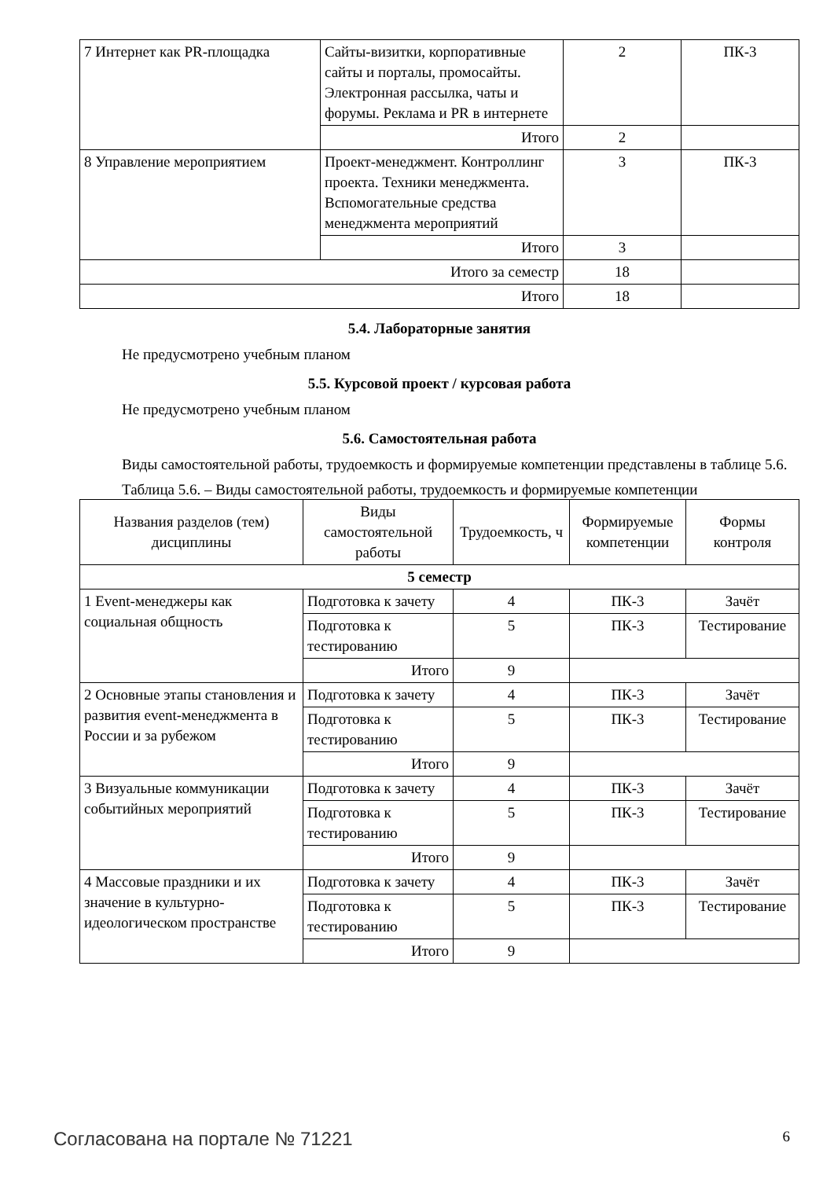| 7 Интернет как PR-площадка | Сайты-визитки, корпоративные сайты и порталы, промосайты. Электронная рассылка, чаты и форумы. Реклама и PR в интернете | 2 | ПК-3 |
| | Итого | 2 | |
| 8 Управление мероприятием | Проект-менеджмент. Контроллинг проекта. Техники менеджмента. Вспомогательные средства менеджмента мероприятий | 3 | ПК-3 |
| | Итого | 3 | |
| Итого за семестр | | 18 | |
| Итого | | 18 | |
5.4. Лабораторные занятия
Не предусмотрено учебным планом
5.5. Курсовой проект / курсовая работа
Не предусмотрено учебным планом
5.6. Самостоятельная работа
Виды самостоятельной работы, трудоемкость и формируемые компетенции представлены в таблице 5.6.
Таблица 5.6. – Виды самостоятельной работы, трудоемкость и формируемые компетенции
| Названия разделов (тем) дисциплины | Виды самостоятельной работы | Трудоемкость, ч | Формируемые компетенции | Формы контроля |
| --- | --- | --- | --- | --- |
| 5 семестр | | | | |
| 1 Event-менеджеры как социальная общность | Подготовка к зачету | 4 | ПК-3 | Зачёт |
| | Подготовка к тестированию | 5 | ПК-3 | Тестирование |
| | Итого | 9 | | |
| 2 Основные этапы становления и развития event-менеджмента в России и за рубежом | Подготовка к зачету | 4 | ПК-3 | Зачёт |
| | Подготовка к тестированию | 5 | ПК-3 | Тестирование |
| | Итого | 9 | | |
| 3 Визуальные коммуникации событийных мероприятий | Подготовка к зачету | 4 | ПК-3 | Зачёт |
| | Подготовка к тестированию | 5 | ПК-3 | Тестирование |
| | Итого | 9 | | |
| 4 Массовые праздники и их значение в культурно-идеологическом пространстве | Подготовка к зачету | 4 | ПК-3 | Зачёт |
| | Подготовка к тестированию | 5 | ПК-3 | Тестирование |
| | Итого | 9 | | |
Согласована на портале № 71221 6